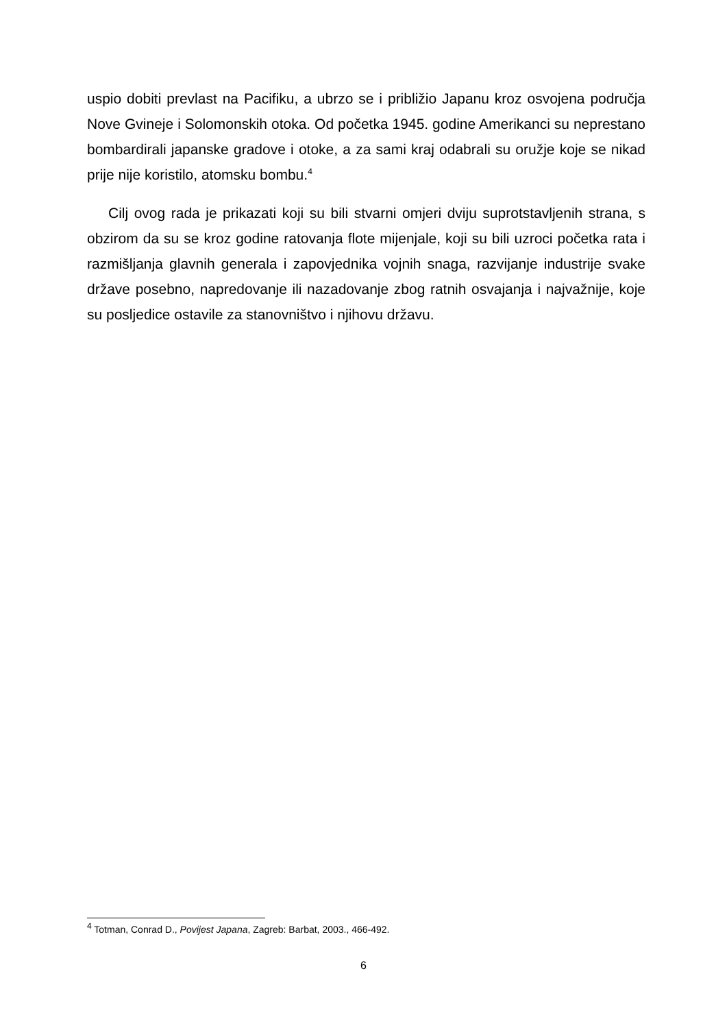uspio dobiti prevlast na Pacifiku, a ubrzo se i približio Japanu kroz osvojena područja Nove Gvineje i Solomonskih otoka. Od početka 1945. godine Amerikanci su neprestano bombardirali japanske gradove i otoke, a za sami kraj odabrali su oružje koje se nikad prije nije koristilo, atomsku bombu.<sup>4</sup>
Cilj ovog rada je prikazati koji su bili stvarni omjeri dviju suprotstavljenih strana, s obzirom da su se kroz godine ratovanja flote mijenjale, koji su bili uzroci početka rata i razmišljanja glavnih generala i zapovjednika vojnih snaga, razvijanje industrije svake države posebno, napredovanje ili nazadovanje zbog ratnih osvajanja i najvažnije, koje su posljedice ostavile za stanovništvo i njihovu državu.
<sup>4</sup> Totman, Conrad D., Povijest Japana, Zagreb: Barbat, 2003., 466-492.
6